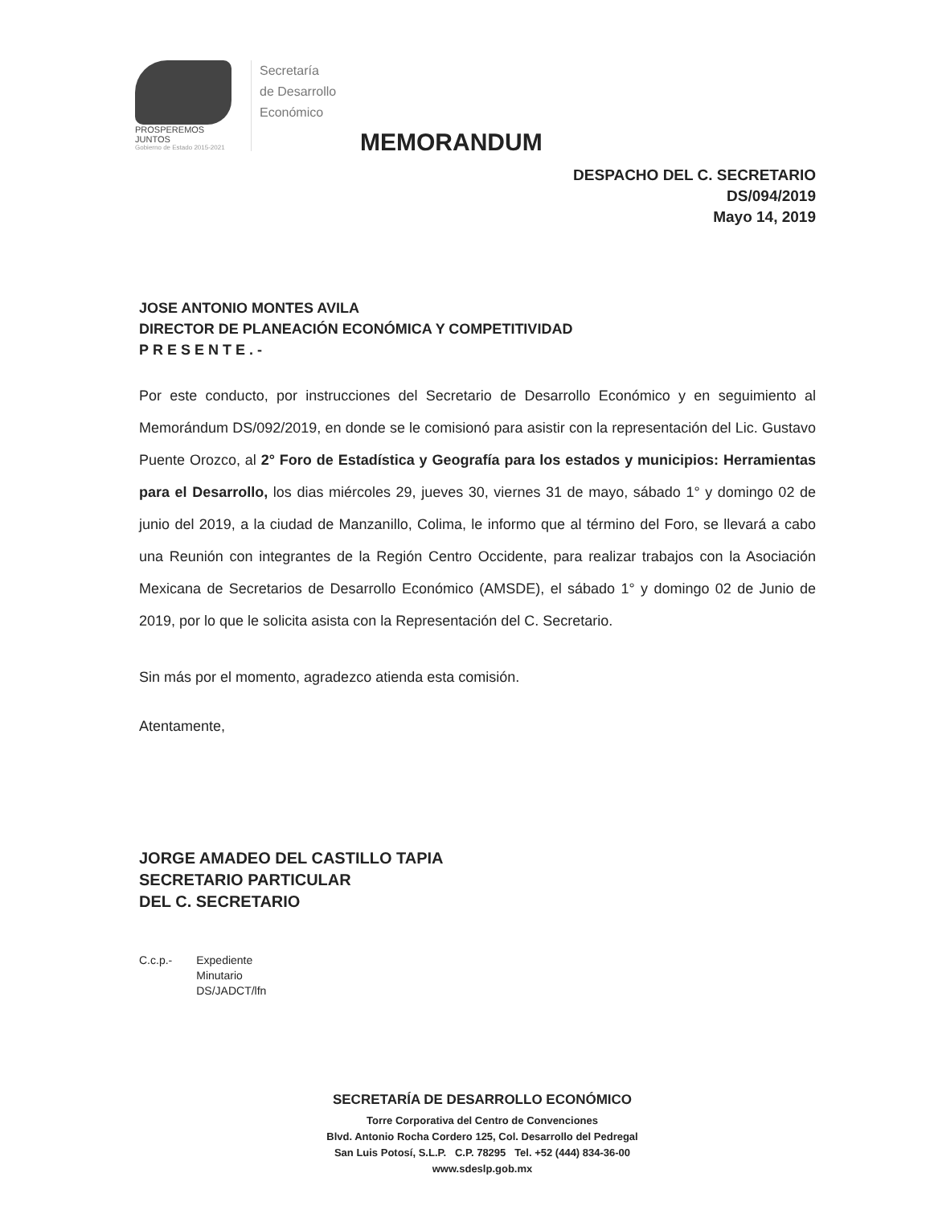PROSPEREMOS JUNTOS
Gobierno de Estado 2015-2021
Secretaría
de Desarrollo
Económico
MEMORANDUM
DESPACHO DEL C. SECRETARIO
DS/094/2019
Mayo 14, 2019
JOSE ANTONIO MONTES AVILA
DIRECTOR DE PLANEACIÓN ECONÓMICA Y COMPETITIVIDAD
PRESENTE.-
Por este conducto, por instrucciones del Secretario de Desarrollo Económico y en seguimiento al Memorándum DS/092/2019, en donde se le comisionó para asistir con la representación del Lic. Gustavo Puente Orozco, al 2° Foro de Estadística y Geografía para los estados y municipios: Herramientas para el Desarrollo, los dias miércoles 29, jueves 30, viernes 31 de mayo, sábado 1° y domingo 02 de junio del 2019, a la ciudad de Manzanillo, Colima, le informo que al término del Foro, se llevará a cabo una Reunión con integrantes de la Región Centro Occidente, para realizar trabajos con la Asociación Mexicana de Secretarios de Desarrollo Económico (AMSDE), el sábado 1° y domingo 02 de Junio de 2019, por lo que le solicita asista con la Representación del C. Secretario.
Sin más por el momento, agradezco atienda esta comisión.
Atentamente,
JORGE AMADEO DEL CASTILLO TAPIA
SECRETARIO PARTICULAR
DEL C. SECRETARIO
C.c.p.- Expediente
Minutario
DS/JADCT/lfn
SECRETARÍA DE DESARROLLO ECONÓMICO
Torre Corporativa del Centro de Convenciones
Blvd. Antonio Rocha Cordero 125, Col. Desarrollo del Pedregal
San Luis Potosí, S.L.P. C.P. 78295 Tel. +52 (444) 834-36-00
www.sdeslp.gob.mx